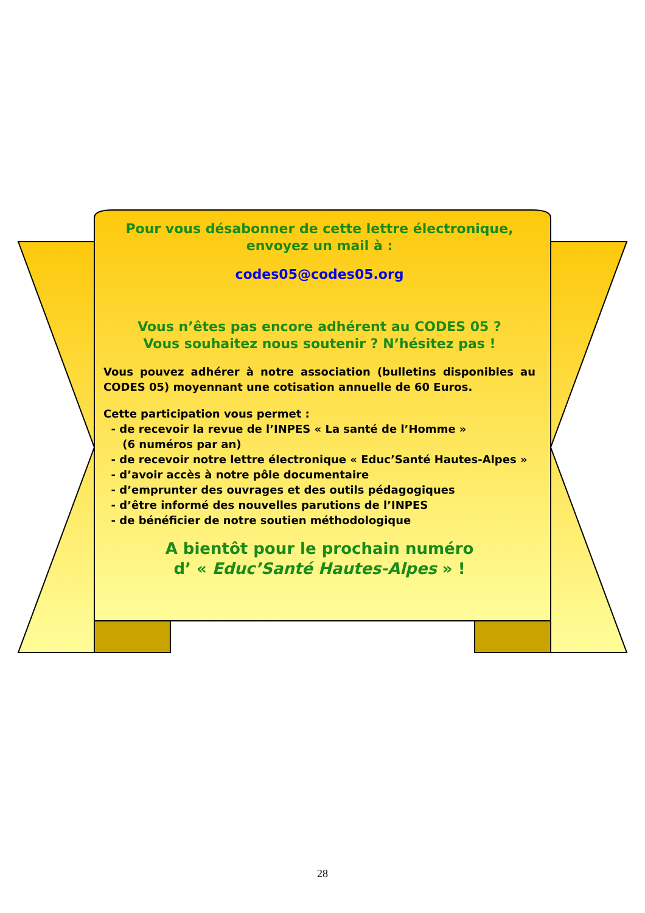Pour vous désabonner de cette lettre électronique,
envoyez un mail à :
codes05@codes05.org
Vous n’êtes pas encore adhérent au CODES 05 ?
Vous souhaitez nous soutenir ? N’hésitez pas !
Vous pouvez adhérer à notre association (bulletins disponibles au CODES 05) moyennant une cotisation annuelle de 60 Euros.
Cette participation vous permet :
- de recevoir la revue de l’INPES « La santé de l’Homme »
(6 numéros par an)
- de recevoir notre lettre électronique « Educ’Santé Hautes-Alpes »
- d’avoir accès à notre pôle documentaire
- d’emprunter des ouvrages et des outils pédagogiques
- d’être informé des nouvelles parutions de l’INPES
- de bénéficier de notre soutien méthodologique
A bientôt pour le prochain numéro
d’ « Educ’Santé Hautes-Alpes » !
28